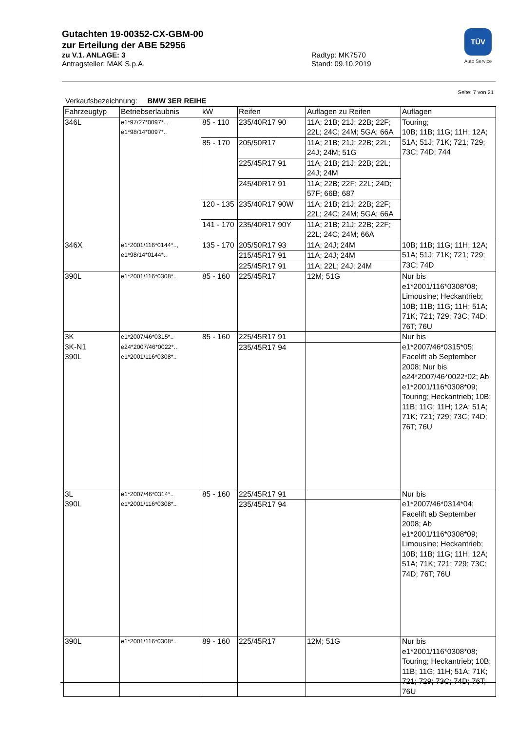Gutachten 19-00352-CX-GBM-00
zur Erteilung der ABE 52956
zu V.1. ANLAGE: 3 Radtyp: MK7570
Antragsteller: MAK S.p.A. Stand: 09.10.2019
TÜV
Auto Service
Seite: 7 von 21
Verkaufsbezeichnung: BMW 3ER REIHE
| Fahrzeugtyp | Betriebserlaubnis | kW | Reifen | Auflagen zu Reifen | Auflagen |
| --- | --- | --- | --- | --- | --- |
| 346L | e1*97/27*0097*.., e1*98/14*0097*.. | 85 - 110 | 235/40R17 90 | 11A; 21B; 21J; 22B; 22F; 22L; 24C; 24M; 5GA; 66A | Touring; 10B; 11B; 11G; 11H; 12A; 51A; 51J; 71K; 721; 729; 73C; 74D; 744 |
| | | 85 - 170 | 205/50R17 | 11A; 21B; 21J; 22B; 22L; 24J; 24M; 51G | |
| | | | 225/45R17 91 | 11A; 21B; 21J; 22B; 22L; 24J; 24M | |
| | | | 245/40R17 91 | 11A; 22B; 22F; 22L; 24D; 57F; 66B; 687 | |
| | | 120 - 135 | 235/40R17 90W | 11A; 21B; 21J; 22B; 22F; 22L; 24C; 24M; 5GA; 66A | |
| | | 141 - 170 | 235/40R17 90Y | 11A; 21B; 21J; 22B; 22F; 22L; 24C; 24M; 66A | |
| 346X | e1*2001/116*0144*.., e1*98/14*0144*.. | 135 - 170 | 205/50R17 93 | 11A; 24J; 24M | 10B; 11B; 11G; 11H; 12A; 51A; 51J; 71K; 721; 729; 73C; 74D |
| | | | 215/45R17 91 | 11A; 24J; 24M | |
| | | | 225/45R17 91 | 11A; 22L; 24J; 24M | |
| 390L | e1*2001/116*0308*.. | 85 - 160 | 225/45R17 | 12M; 51G | Nur bis e1*2001/116*0308*08; Limousine; Heckantrieb; 10B; 11B; 11G; 11H; 51A; 71K; 721; 729; 73C; 74D; 76T; 76U |
| 3K 3K-N1 390L | e1*2007/46*0315*.. e24*2007/46*0022*.. e1*2001/116*0308*.. | 85 - 160 | 225/45R17 91 | | Nur bis e1*2007/46*0315*05; Facelift ab September 2008; Nur bis e24*2007/46*0022*02; Ab e1*2001/116*0308*09; Touring; Heckantrieb; 10B; 11B; 11G; 11H; 12A; 51A; 71K; 721; 729; 73C; 74D; 76T; 76U |
| | | | 235/45R17 94 | | |
| 3L 390L | e1*2007/46*0314*.. e1*2001/116*0308*.. | 85 - 160 | 225/45R17 91 | | Nur bis e1*2007/46*0314*04; Facelift ab September 2008; Ab e1*2001/116*0308*09; Limousine; Heckantrieb; 10B; 11B; 11G; 11H; 12A; 51A; 71K; 721; 729; 73C; 74D; 76T; 76U |
| | | | 235/45R17 94 | | |
| 390L | e1*2001/116*0308*.. | 89 - 160 | 225/45R17 | 12M; 51G | Nur bis e1*2001/116*0308*08; Touring; Heckantrieb; 10B; 11B; 11G; 11H; 51A; 71K; 721; 729; 73C; 74D; 76T; 76U |